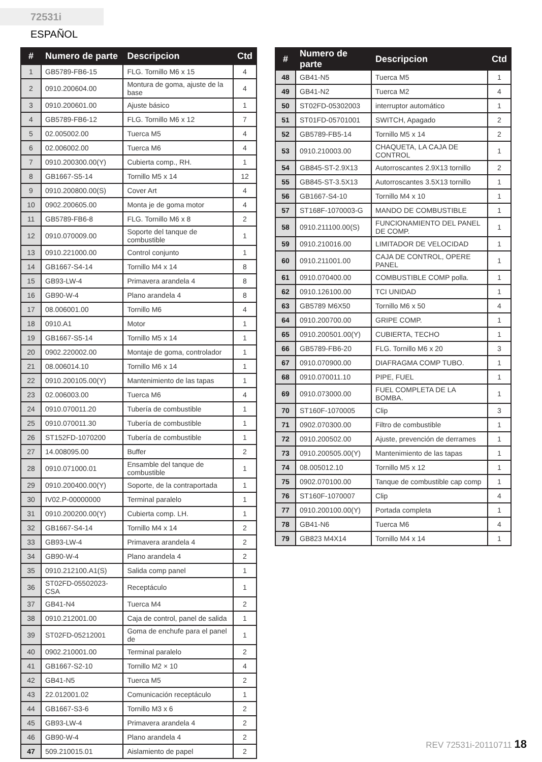72531i ESPAÑOL
| # | Numero de parte | Descripcion | Ctd |
| --- | --- | --- | --- |
| 1 | GB5789-FB6-15 | FLG. Tornillo M6 x 15 | 4 |
| 2 | 0910.200604.00 | Montura de goma, ajuste de la base | 4 |
| 3 | 0910.200601.00 | Ajuste básico | 1 |
| 4 | GB5789-FB6-12 | FLG. Tornillo M6 x 12 | 7 |
| 5 | 02.005002.00 | Tuerca M5 | 4 |
| 6 | 02.006002.00 | Tuerca M6 | 4 |
| 7 | 0910.200300.00(Y) | Cubierta comp., RH. | 1 |
| 8 | GB1667-S5-14 | Tornillo M5 x 14 | 12 |
| 9 | 0910.200800.00(S) | Cover Art | 4 |
| 10 | 0902.200605.00 | Monta je de goma motor | 4 |
| 11 | GB5789-FB6-8 | FLG. Tornillo M6 x 8 | 2 |
| 12 | 0910.070009.00 | Soporte del tanque de combustible | 1 |
| 13 | 0910.221000.00 | Control conjunto | 1 |
| 14 | GB1667-S4-14 | Tornillo M4 x 14 | 8 |
| 15 | GB93-LW-4 | Primavera arandela 4 | 8 |
| 16 | GB90-W-4 | Plano arandela 4 | 8 |
| 17 | 08.006001.00 | Tornillo M6 | 4 |
| 18 | 0910.A1 | Motor | 1 |
| 19 | GB1667-S5-14 | Tornillo M5 x 14 | 1 |
| 20 | 0902.220002.00 | Montaje de goma, controlador | 1 |
| 21 | 08.006014.10 | Tornillo M6 x 14 | 1 |
| 22 | 0910.200105.00(Y) | Mantenimiento de las tapas | 1 |
| 23 | 02.006003.00 | Tuerca M6 | 4 |
| 24 | 0910.070011.20 | Tubería de combustible | 1 |
| 25 | 0910.070011.30 | Tubería de combustible | 1 |
| 26 | ST152FD-1070200 | Tubería de combustible | 1 |
| 27 | 14.008095.00 | Buffer | 2 |
| 28 | 0910.071000.01 | Ensamble del tanque de combustible | 1 |
| 29 | 0910.200400.00(Y) | Soporte, de la contraportada | 1 |
| 30 | IV02.P-00000000 | Terminal paralelo | 1 |
| 31 | 0910.200200.00(Y) | Cubierta comp. LH. | 1 |
| 32 | GB1667-S4-14 | Tornillo M4 x 14 | 2 |
| 33 | GB93-LW-4 | Primavera arandela 4 | 2 |
| 34 | GB90-W-4 | Plano arandela 4 | 2 |
| 35 | 0910.212100.A1(S) | Salida comp panel | 1 |
| 36 | ST02FD-05502023-CSA | Receptáculo | 1 |
| 37 | GB41-N4 | Tuerca M4 | 2 |
| 38 | 0910.212001.00 | Caja de control, panel de salida | 1 |
| 39 | ST02FD-05212001 | Goma de enchufe para el panel de | 1 |
| 40 | 0902.210001.00 | Terminal paralelo | 2 |
| 41 | GB1667-S2-10 | Tornillo M2 × 10 | 4 |
| 42 | GB41-N5 | Tuerca M5 | 2 |
| 43 | 22.012001.02 | Comunicación receptáculo | 1 |
| 44 | GB1667-S3-6 | Tornillo M3 x 6 | 2 |
| 45 | GB93-LW-4 | Primavera arandela 4 | 2 |
| 46 | GB90-W-4 | Plano arandela 4 | 2 |
| 47 | 509.210015.01 | Aislamiento de papel | 2 |
| # | Numero de parte | Descripcion | Ctd |
| --- | --- | --- | --- |
| 48 | GB41-N5 | Tuerca M5 | 1 |
| 49 | GB41-N2 | Tuerca M2 | 4 |
| 50 | ST02FD-05302003 | interruptor automático | 1 |
| 51 | ST01FD-05701001 | SWITCH, Apagado | 2 |
| 52 | GB5789-FB5-14 | Tornillo M5 x 14 | 2 |
| 53 | 0910.210003.00 | CHAQUETA, LA CAJA DE CONTROL | 1 |
| 54 | GB845-ST-2.9X13 | Autorroscantes 2.9X13 tornillo | 2 |
| 55 | GB845-ST-3.5X13 | Autorroscantes 3.5X13 tornillo | 1 |
| 56 | GB1667-S4-10 | Tornillo M4 x 10 | 1 |
| 57 | ST168F-1070003-G | MANDO DE COMBUSTIBLE | 1 |
| 58 | 0910.211100.00(S) | FUNCIONAMIENTO DEL PANEL DE COMP. | 1 |
| 59 | 0910.210016.00 | LIMITADOR DE VELOCIDAD | 1 |
| 60 | 0910.211001.00 | CAJA DE CONTROL, OPERE PANEL | 1 |
| 61 | 0910.070400.00 | COMBUSTIBLE COMP polla. | 1 |
| 62 | 0910.126100.00 | TCI UNIDAD | 1 |
| 63 | GB5789 M6X50 | Tornillo M6 x 50 | 4 |
| 64 | 0910.200700.00 | GRIPE COMP. | 1 |
| 65 | 0910.200501.00(Y) | CUBIERTA, TECHO | 1 |
| 66 | GB5789-FB6-20 | FLG. Tornillo M6 x 20 | 3 |
| 67 | 0910.070900.00 | DIAFRAGMA COMP TUBO. | 1 |
| 68 | 0910.070011.10 | PIPE, FUEL | 1 |
| 69 | 0910.073000.00 | FUEL COMPLETA DE LA BOMBA. | 1 |
| 70 | ST160F-1070005 | Clip | 3 |
| 71 | 0902.070300.00 | Filtro de combustible | 1 |
| 72 | 0910.200502.00 | Ajuste, prevención de derrames | 1 |
| 73 | 0910.200505.00(Y) | Mantenimiento de las tapas | 1 |
| 74 | 08.005012.10 | Tornillo M5 x 12 | 1 |
| 75 | 0902.070100.00 | Tanque de combustible cap comp | 1 |
| 76 | ST160F-1070007 | Clip | 4 |
| 77 | 0910.200100.00(Y) | Portada completa | 1 |
| 78 | GB41-N6 | Tuerca M6 | 4 |
| 79 | GB823 M4X14 | Tornillo M4 x 14 | 1 |
REV 72531i-20110711 18